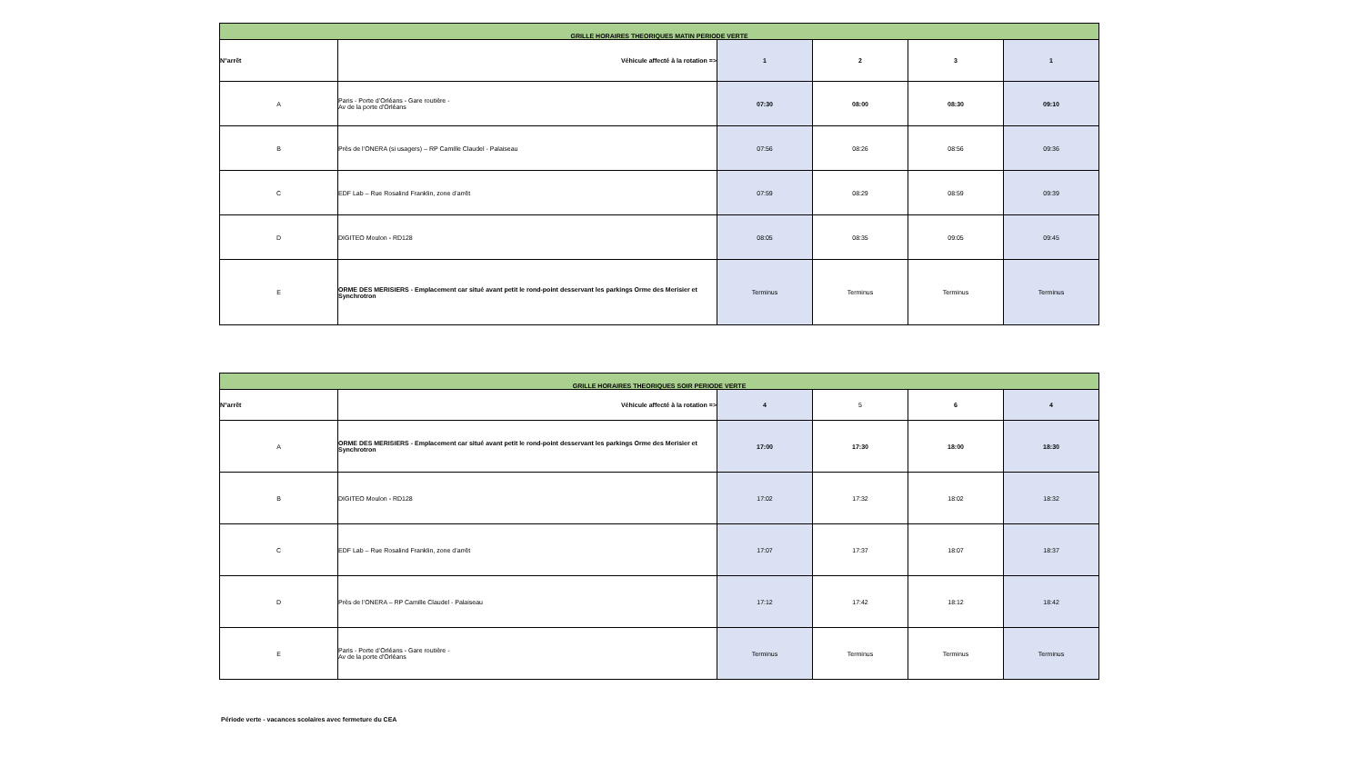| GRILLE HORAIRES THEORIQUES MATIN PERIODE VERTE | | | | | |
| N°arrêt | Véhicule affecté à la rotation => | 1 | 2 | 3 | 1 |
| A | Paris - Porte d’Orléans - Gare routière - Av de la porte d'Orléans | 07:30 | 08:00 | 08:30 | 09:10 |
| B | Près de l’ONERA (si usagers) – RP Camille Claudel - Palaiseau | 07:56 | 08:26 | 08:56 | 09:36 |
| C | EDF Lab – Rue Rosalind Franklin, zone d’arrêt | 07:59 | 08:29 | 08:59 | 09:39 |
| D | DIGITEO Moulon - RD128 | 08:05 | 08:35 | 09:05 | 09:45 |
| E | ORME DES MERISIERS - Emplacement car situé avant petit le rond-point desservant les parkings Orme des Merisier et Synchrotron | Terminus | Terminus | Terminus | Terminus |
| GRILLE HORAIRES THEORIQUES SOIR PERIODE VERTE | | | | | |
| N°arrêt | Véhicule affecté à la rotation => | 4 | 5 | 6 | 4 |
| A | ORME DES MERISIERS - Emplacement car situé avant petit le rond-point desservant les parkings Orme des Merisier et Synchrotron | 17:00 | 17:30 | 18:00 | 18:30 |
| B | DIGITEO Moulon - RD128 | 17:02 | 17:32 | 18:02 | 18:32 |
| C | EDF Lab – Rue Rosalind Franklin, zone d’arrêt | 17:07 | 17:37 | 18:07 | 18:37 |
| D | Près de l’ONERA – RP Camille Claudel - Palaiseau | 17:12 | 17:42 | 18:12 | 18:42 |
| E | Paris - Porte d’Orléans - Gare routière - Av de la porte d'Orléans | Terminus | Terminus | Terminus | Terminus |
Période verte - vacances scolaires avec fermeture du CEA